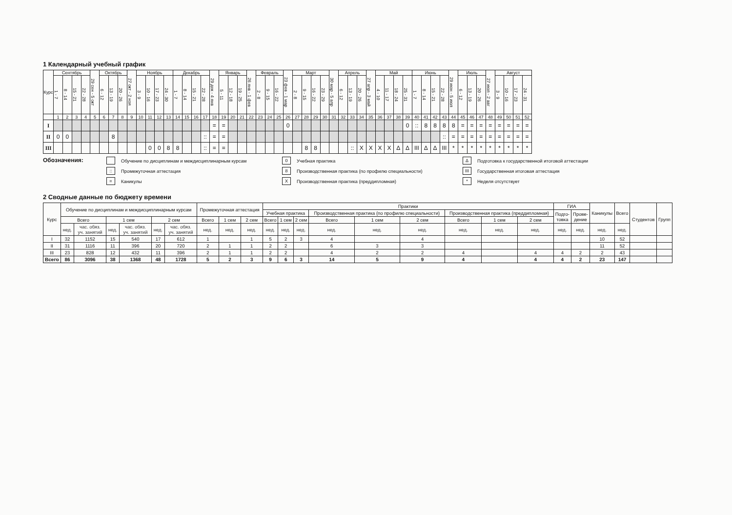1 Календарный учебный график
| Курс | Сентябрь | | | | 29 сен - 5 окт | Октябрь | | | 27 окт - 2 ноя | Ноябрь | | | | Декабрь | | | | 29 дек - 4 янв | Январь | | | 26 янв - 1 фев | Февраль | | | 23 фев - 1 мар | Март | | | | 30 мар - 5 апр | Апрель | | | 27 апр - 3 май | Май | | | | Июнь | | | | 29 июн - 5 июл | Июль | | | 27 июл - 2 авг | Август | | | |
| --- | --- | --- | --- | --- | --- | --- | --- | --- | --- | --- | --- | --- | --- | --- | --- | --- | --- | --- | --- | --- | --- | --- | --- | --- | --- | --- | --- | --- | --- | --- | --- | --- | --- | --- | --- | --- | --- | --- | --- | --- | --- | --- | --- | --- | --- | --- | --- | --- | --- | --- | --- | --- |
| | 1 - 7 | 8 - 14 | 15 - 21 | 22 - 28 | | 6 - 12 | 13 - 19 | 20 - 26 | | 3 - 9 | 10 - 16 | 17 - 23 | 24 - 30 | 1 - 7 | 8 - 14 | 15 - 21 | 22 - 28 | | 5 - 11 | 12 - 18 | 19 - 25 | | 2 - 8 | 9 - 15 | 16 - 22 | | 2 - 8 | 9 - 15 | 16 - 22 | 23 - 29 | | 6 - 12 | 13 - 19 | 20 - 26 | | 4 - 10 | 11 - 17 | 18 - 24 | 25 - 31 | 1 - 7 | 8 - 14 | 15 - 21 | 22 - 28 | | 6 - 12 | 13 - 19 | 20 - 26 | | 3 - 9 | 10 - 16 | 17 - 23 | 24 - 31 |
| | 1 | 2 | 3 | 4 | 5 | 6 | 7 | 8 | 9 | 10 | 11 | 12 | 13 | 14 | 15 | 16 | 17 | 18 | 19 | 20 | 21 | 22 | 23 | 24 | 25 | 26 | 27 | 28 | 29 | 30 | 31 | 32 | 33 | 34 | 35 | 36 | 37 | 38 | 39 | 40 | 41 | 42 | 43 | 44 | 45 | 46 | 47 | 48 | 49 | 50 | 51 | 52 |
| I | | | | | | | | | | | | | | | | | | = | = | | | | | | | 0 | | | | | | | | | | | | | 0 | :: | 8 | 8 | 8 | 8 | = | = | = | = | = | = | = | = |
| II | 0 | 0 | | | | | 8 | | | | | | | | | | :: | = | = | | | | | | | | | | | | | | | | | | | | | | | | :: | = | = | = | = | = | = | = | = | = |
| III | | | | | | | | | | | 0 | 0 | 8 | 8 | | | :: | = | = | | | | | | | | | 8 | 8 | | | | :: | X | X | X | X | Δ | Δ | III | Δ | Δ | III | * | * | * | * | * | * | * | * | * |
Обозначения:
Обучение по дисциплинам и междисциплинарным курсам
:: Промежуточная аттестация
= Каникулы
0 Учебная практика
8 Производственная практика (по профилю специальности)
X Производственная практика (преддипломная)
Δ Подготовка к государственной итоговой аттестации
III Государственная итоговая аттестация
* Неделя отсутствует
2 Сводные данные по бюджету времени
| Курс | Обучение по дисциплинам и междисциплинарным курсам | | | | | | Промежуточная аттестация | | | Практики | | | | | | | | | ГИА | | Каникулы | Всего | Студентов | Групп |
| --- | --- | --- | --- | --- | --- | --- | --- | --- | --- | --- | --- | --- | --- | --- | --- | --- | --- | --- | --- | --- | --- | --- | --- | --- |
| | | | | | | | | | | Учебная практика | | | Производственная практика (по профилю специальности) | | | Производственная практика (преддипломная) | | | Подго- товка | Прове- дение | | | | |
| | Всего | | 1 сем | | 2 сем | | Всего | 1 сем | 2 сем | Всего | 1 сем | 2 сем | Всего | 1 сем | 2 сем | Всего | 1 сем | 2 сем | | | | | | |
| | нед. | час. обяз. уч. занятий | нед. | час. обяз. уч. занятий | нед. | час. обяз. уч. занятий | нед. | нед. | нед. | нед. | нед. | нед. | нед. | нед. | нед. | нед. | нед. | нед. | нед. | нед. | нед. | нед. | | |
| I | 32 | 1152 | 15 | 540 | 17 | 612 | 1 | | 1 | 5 | 2 | 3 | 4 | | 4 | | | | | | 10 | 52 | | |
| II | 31 | 1116 | 11 | 396 | 20 | 720 | 2 | 1 | 1 | 2 | 2 | | 6 | 3 | 3 | | | | | | 11 | 52 | | |
| III | 23 | 828 | 12 | 432 | 11 | 396 | 2 | 1 | 1 | 2 | 2 | | 4 | 2 | 2 | 4 | | 4 | 4 | 2 | 2 | 43 | | |
| Всего | 86 | 3096 | 38 | 1368 | 48 | 1728 | 5 | 2 | 3 | 9 | 6 | 3 | 14 | 5 | 9 | 4 | | 4 | 4 | 2 | 23 | 147 | | |